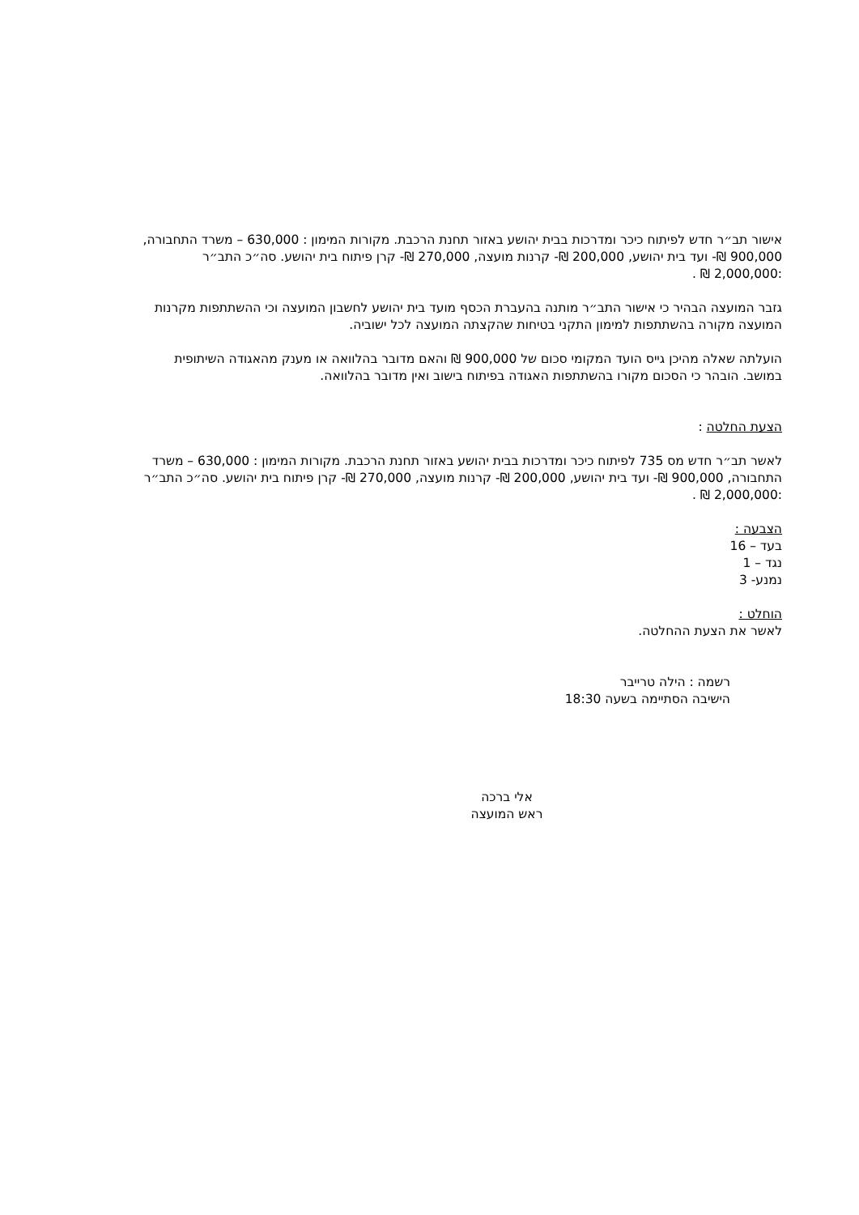אישור תב״ר חדש לפיתוח כיכר ומדרכות בבית יהושע באזור תחנת הרכבת. מקורות המימון : 630,000 – משרד התחבורה, 900,000 ₪- ועד בית יהושע, 200,000 ₪- קרנות מועצה, 270,000 ₪- קרן פיתוח בית יהושע. סה״כ התב״ר :2,000,000 ₪ .
גזבר המועצה הבהיר כי אישור התב״ר מותנה בהעברת הכסף מועד בית יהושע לחשבון המועצה וכי ההשתתפות מקרנות המועצה מקורה בהשתתפות למימון התקני בטיחות שהקצתה המועצה לכל ישוביה.
הועלתה שאלה מהיכן גייס הועד המקומי סכום של 900,000 ₪ והאם מדובר בהלוואה או מענק מהאגודה השיתופית במושב. הובהר כי הסכום מקורו בהשתתפות האגודה בפיתוח בישוב ואין מדובר בהלוואה.
הצעת החלטה :
לאשר תב״ר חדש מס 735 לפיתוח כיכר ומדרכות בבית יהושע באזור תחנת הרכבת. מקורות המימון : 630,000 – משרד התחבורה, 900,000 ₪- ועד בית יהושע, 200,000 ₪- קרנות מועצה, 270,000 ₪- קרן פיתוח בית יהושע. סה״כ התב״ר :2,000,000 ₪ .
הצבעה :
בעד – 16
נגד – 1
נמנע- 3
הוחלט :
לאשר את הצעת ההחלטה.
רשמה : הילה טרייבר
הישיבה הסתיימה בשעה 18:30
אלי ברכה
ראש המועצה